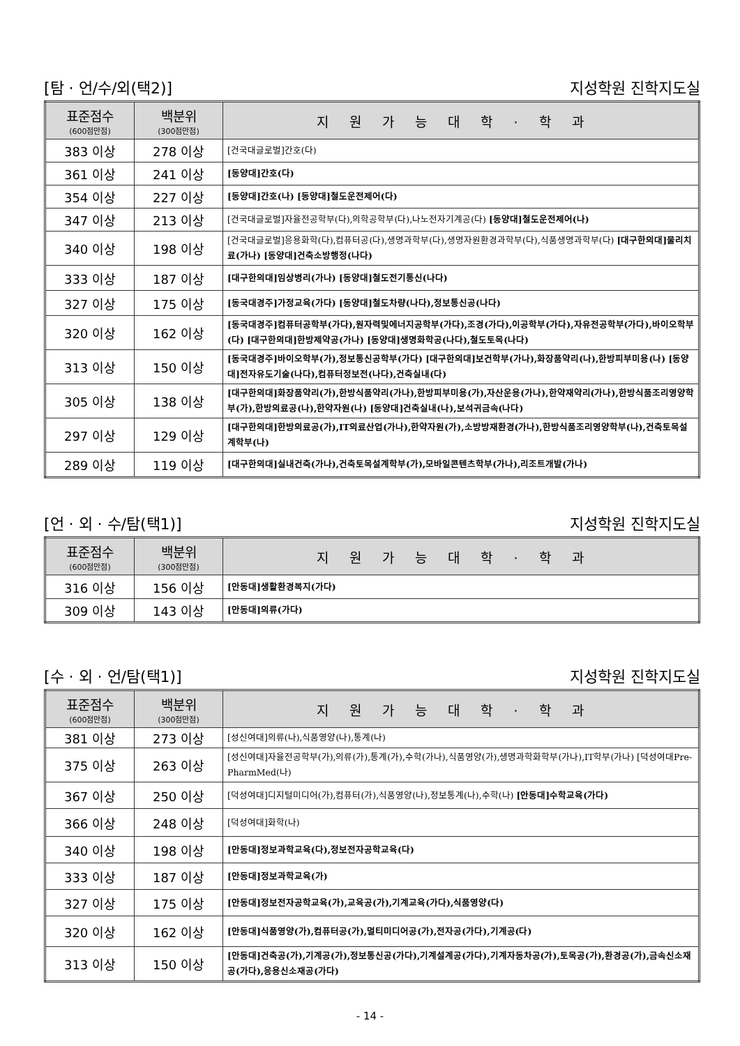[탐 · 언/수/외(택2)] 지성학원 진학지도실
| 표준점수 (600점만점) | 백분위 (300점만점) | 지원가능대학·학과 |
| --- | --- | --- |
| 383 이상 | 278 이상 | [건국대글로벌]간호(다) |
| 361 이상 | 241 이상 | [동양대]간호(다) |
| 354 이상 | 227 이상 | [동양대]간호(나) [동양대]철도운전제어(다) |
| 347 이상 | 213 이상 | [건국대글로벌]자율전공학부(다),의학공학부(다),나노전자기계공(다) [동양대]철도운전제어(나) |
| 340 이상 | 198 이상 | [건국대글로벌]응용화학(다),컴퓨터공(다),생명과학부(다),생명자원환경과학부(다),식품생명과학부(다) [대구한의대]물리치료(가나) [동양대]건축소방행정(나다) |
| 333 이상 | 187 이상 | [대구한의대]임상병리(가나) [동양대]철도전기통신(나다) |
| 327 이상 | 175 이상 | [동국대경주]가정교육(가다) [동양대]철도차량(나다),정보통신공(나다) |
| 320 이상 | 162 이상 | [동국대경주]컴퓨터공학부(가다),원자력및에너지공학부(가다),조경(가다),이공학부(가다),자유전공학부(가다),바이오학부(다) [대구한의대]한방제약공(가나) [동양대]생명화학공(나다),철도토목(나다) |
| 313 이상 | 150 이상 | [동국대경주]바이오학부(가),정보통신공학부(가다) [대구한의대]보건학부(가나),화장품약리(나),한방피부미용(나) [동양대]전자유도기술(나다),컴퓨터정보전(나다),건축실내(다) |
| 305 이상 | 138 이상 | [대구한의대]화장품약리(가),한방식품약리(가나),한방피부미용(가),자산운용(가나),한약재약리(가나),한방식품조리영양학부(가),한방의료공(나),한약자원(나) [동양대]건축실내(나),보석귀금속(나다) |
| 297 이상 | 129 이상 | [대구한의대]한방의료공(가),IT의료산업(가나),한약자원(가),소방방재환경(가나),한방식품조리영양학부(나),건축토목설계학부(나) |
| 289 이상 | 119 이상 | [대구한의대]실내건축(가나),건축토목설계학부(가),모바일콘텐츠학부(가나),리조트개발(가나) |
[언 · 외 · 수/탐(택1)] 지성학원 진학지도실
| 표준점수 (600점만점) | 백분위 (300점만점) | 지원가능대학·학과 |
| --- | --- | --- |
| 316 이상 | 156 이상 | [안동대]생활환경복지(가다) |
| 309 이상 | 143 이상 | [안동대]의류(가다) |
[수 · 외 · 언/탐(택1)] 지성학원 진학지도실
| 표준점수 (600점만점) | 백분위 (300점만점) | 지원가능대학·학과 |
| --- | --- | --- |
| 381 이상 | 273 이상 | [성신여대]의류(나),식품영양(나),통계(나) |
| 375 이상 | 263 이상 | [성신여대]자율전공학부(가),의류(가),통계(가),수학(가나),식품영양(가),생명과학화학부(가나),IT학부(가나) [덕성여대Pre-PharmMed(나) |
| 367 이상 | 250 이상 | [덕성여대]디지털미디어(가),컴퓨터(가),식품영양(나),정보통계(나),수학(나) [안동대]수학교육(가다) |
| 366 이상 | 248 이상 | [덕성여대]화학(나) |
| 340 이상 | 198 이상 | [안동대]정보과학교육(다),정보전자공학교육(다) |
| 333 이상 | 187 이상 | [안동대]정보과학교육(가) |
| 327 이상 | 175 이상 | [안동대]정보전자공학교육(가),교육공(가),기계교육(가다),식품영양(다) |
| 320 이상 | 162 이상 | [안동대]식품영양(가),컴퓨터공(가),멀티미디어공(가),전자공(가다),기계공(다) |
| 313 이상 | 150 이상 | [안동대]건축공(가),기계공(가),정보통신공(가다),기계설계공(가다),기계자동차공(가),토목공(가),환경공(가),금속신소재공(가다),응용신소재공(가다) |
- 14 -